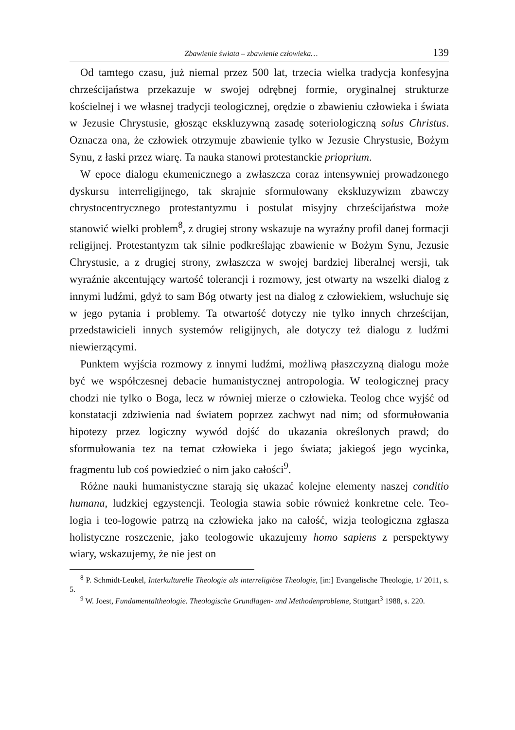Zbawienie świata – zbawienie człowieka… 139
Od tamtego czasu, już niemal przez 500 lat, trzecia wielka tradycja konfesyjna chrześcijaństwa przekazuje w swojej odrębnej formie, oryginalnej strukturze kościelnej i we własnej tradycji teologicznej, orędzie o zbawieniu człowieka i świata w Jezusie Chrystusie, głosząc ekskluzywną zasadę soteriologiczną solus Christus. Oznacza ona, że człowiek otrzymuje zbawienie tylko w Jezusie Chrystusie, Bożym Synu, z łaski przez wiarę. Ta nauka stanowi protestanckie prioprium.
W epoce dialogu ekumenicznego a zwłaszcza coraz intensywniej prowadzonego dyskursu interreligijnego, tak skrajnie sformułowany ekskluzywizm zbawczy chrystocentrycznego protestantyzmu i postulat misyjny chrześcijaństwa może stanowić wielki problem<sup>8</sup>, z drugiej strony wskazuje na wyraźny profil danej formacji religijnej. Protestantyzm tak silnie podkreślając zbawienie w Bożym Synu, Jezusie Chrystusie, a z drugiej strony, zwłaszcza w swojej bardziej liberalnej wersji, tak wyraźnie akcentujący wartość tolerancji i rozmowy, jest otwarty na wszelki dialog z innymi ludźmi, gdyż to sam Bóg otwarty jest na dialog z człowiekiem, wsłuchuje się w jego pytania i problemy. Ta otwartość dotyczy nie tylko innych chrześcijan, przedstawicieli innych systemów religijnych, ale dotyczy też dialogu z ludźmi niewierzącymi.
Punktem wyjścia rozmowy z innymi ludźmi, możliwą płaszczyzną dialogu może być we współczesnej debacie humanistycznej antropologia. W teologicznej pracy chodzi nie tylko o Boga, lecz w równiej mierze o człowieka. Teolog chce wyjść od konstatacji zdziwienia nad światem poprzez zachwyt nad nim; od sformułowania hipotezy przez logiczny wywód dojść do ukazania określonych prawd; do sformułowania tez na temat człowieka i jego świata; jakiegoś jego wycinka, fragmentu lub coś powiedzieć o nim jako całości<sup>9</sup>.
Różne nauki humanistyczne starają się ukazać kolejne elementy naszej conditio humana, ludzkiej egzystencji. Teologia stawia sobie również konkretne cele. Teo-logia i teo-logowie patrzą na człowieka jako na całość, wizja teologiczna zgłasza holistyczne roszczenie, jako teologowie ukazujemy homo sapiens z perspektywy wiary, wskazujemy, że nie jest on
<sup>8</sup> P. Schmidt-Leukel, Interkulturelle Theologie als interreligiöse Theologie, [in:] Evangelische Theologie, 1/ 2011, s. 5.
<sup>9</sup> W. Joest, Fundamentaltheologie. Theologische Grundlagen- und Methodenprobleme, Stuttgart<sup>3</sup> 1988, s. 220.